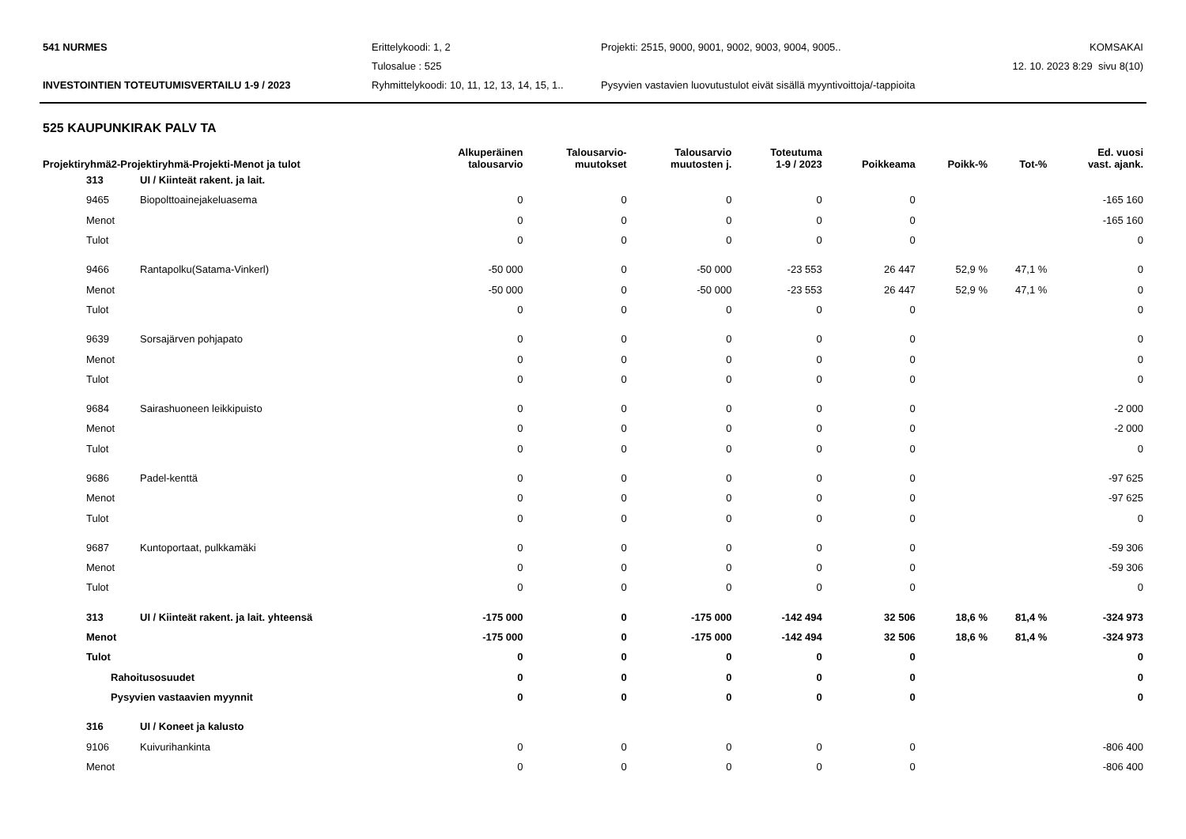541 NURMES
Erittelykoodi: 1, 2
Projekti: 2515, 9000, 9001, 9002, 9003, 9004, 9005..
KOMSAKAI
Tulosalue : 525
12. 10. 2023 8:29 sivu 8(10)
INVESTOINTIEN TOTEUTUMISVERTAILU 1-9 / 2023
Ryhmittelykoodi: 10, 11, 12, 13, 14, 15, 1..
Pysyvien vastavien luovutustulot eivät sisällä myyntivoittoja/-tappioita
525 KAUPUNKIRAK PALV TA
| Projektiryhmä2-Projektiryhmä-Projekti-Menot ja tulot | | Alkuperäinen talousarvio | Talousarvio- muutokset | Talousarvio muutosten j. | Toteutuma 1-9 / 2023 | Poikkeama | Poikk-% | Tot-% | Ed. vuosi vast. ajank. |
| --- | --- | --- | --- | --- | --- | --- | --- | --- | --- |
| 313 | UI / Kiinteät rakent. ja lait. | | | | | | | | |
| 9465 | Biopolttoainejakeluasema | 0 | 0 | 0 | 0 | 0 | | | -165 160 |
| Menot | | 0 | 0 | 0 | 0 | 0 | | | -165 160 |
| Tulot | | 0 | 0 | 0 | 0 | 0 | | | 0 |
| 9466 | Rantapolku(Satama-Vinkerl) | -50 000 | 0 | -50 000 | -23 553 | 26 447 | 52,9 % | 47,1 % | 0 |
| Menot | | -50 000 | 0 | -50 000 | -23 553 | 26 447 | 52,9 % | 47,1 % | 0 |
| Tulot | | 0 | 0 | 0 | 0 | 0 | | | 0 |
| 9639 | Sorsajärven pohjapato | 0 | 0 | 0 | 0 | 0 | | | 0 |
| Menot | | 0 | 0 | 0 | 0 | 0 | | | 0 |
| Tulot | | 0 | 0 | 0 | 0 | 0 | | | 0 |
| 9684 | Sairashuoneen leikkipuisto | 0 | 0 | 0 | 0 | 0 | | | -2 000 |
| Menot | | 0 | 0 | 0 | 0 | 0 | | | -2 000 |
| Tulot | | 0 | 0 | 0 | 0 | 0 | | | 0 |
| 9686 | Padel-kenttä | 0 | 0 | 0 | 0 | 0 | | | -97 625 |
| Menot | | 0 | 0 | 0 | 0 | 0 | | | -97 625 |
| Tulot | | 0 | 0 | 0 | 0 | 0 | | | 0 |
| 9687 | Kuntoportaat, pulkkamäki | 0 | 0 | 0 | 0 | 0 | | | -59 306 |
| Menot | | 0 | 0 | 0 | 0 | 0 | | | -59 306 |
| Tulot | | 0 | 0 | 0 | 0 | 0 | | | 0 |
| 313 | UI / Kiinteät rakent. ja lait. yhteensä | -175 000 | 0 | -175 000 | -142 494 | 32 506 | 18,6 % | 81,4 % | -324 973 |
| Menot | | -175 000 | 0 | -175 000 | -142 494 | 32 506 | 18,6 % | 81,4 % | -324 973 |
| Tulot | | 0 | 0 | 0 | 0 | 0 | | | 0 |
| Rahoitusosuudet | | 0 | 0 | 0 | 0 | 0 | | | 0 |
| Pysyvien vastaavien myynnit | | 0 | 0 | 0 | 0 | 0 | | | 0 |
| 316 | UI / Koneet ja kalusto | | | | | | | | |
| 9106 | Kuivurihankinta | 0 | 0 | 0 | 0 | 0 | | | -806 400 |
| Menot | | 0 | 0 | 0 | 0 | 0 | | | -806 400 |